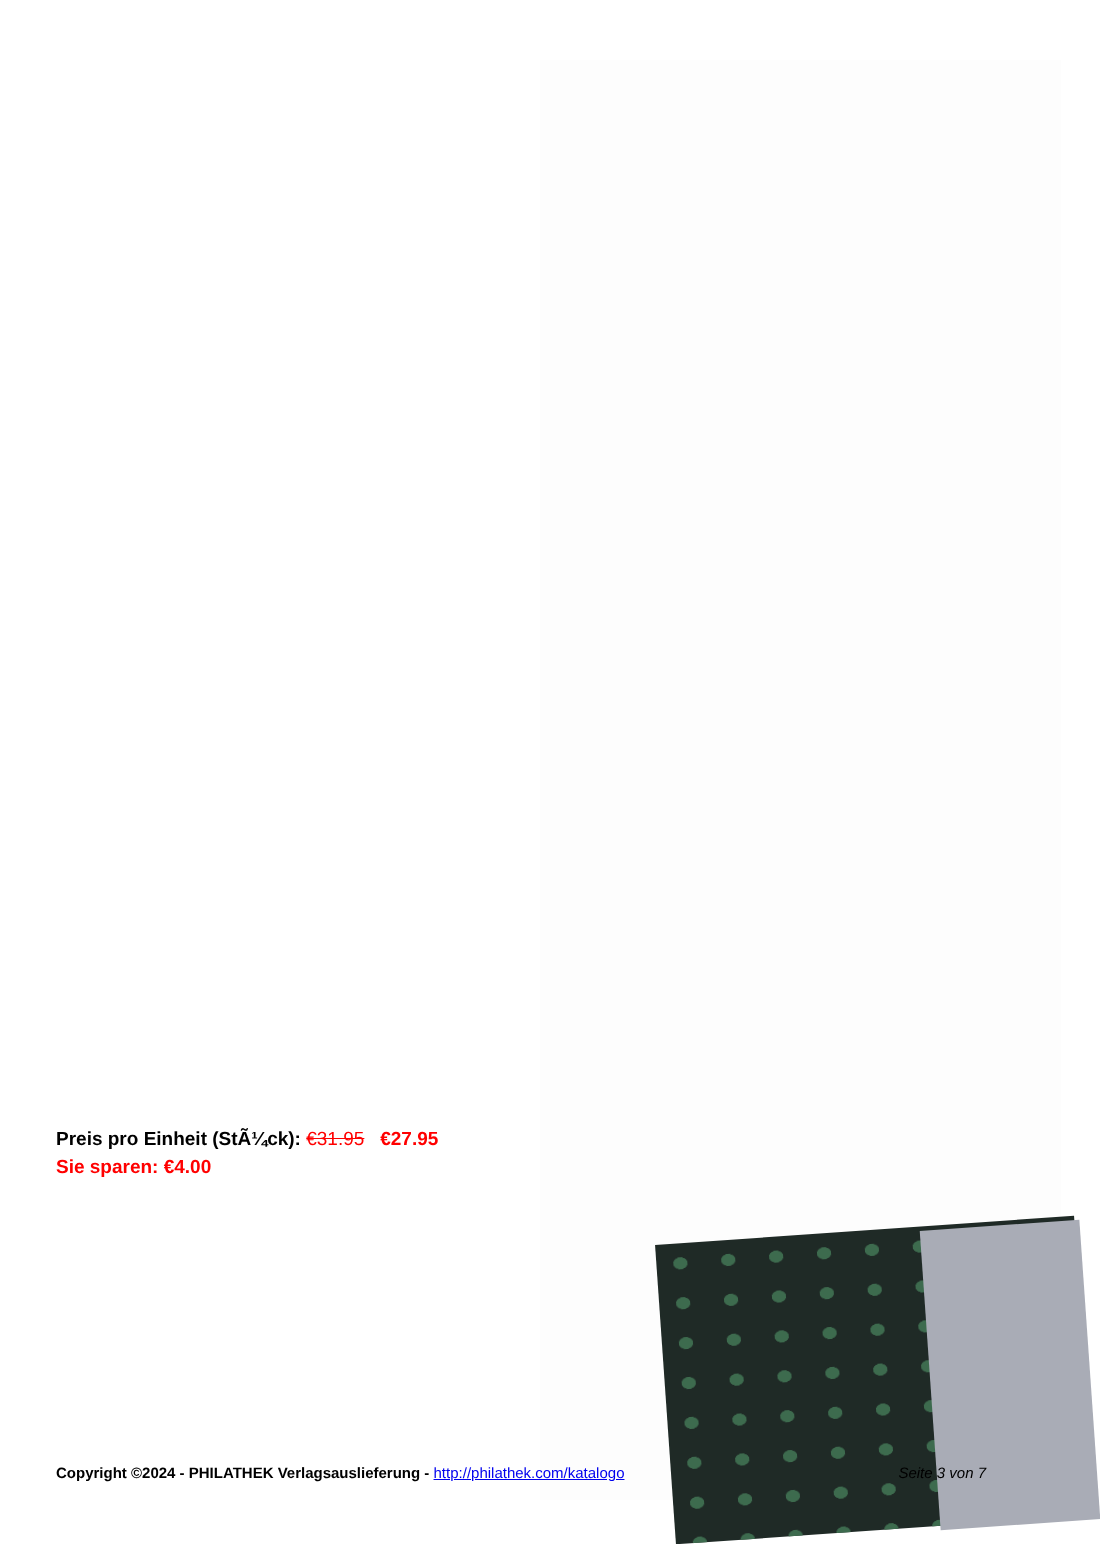Preis pro Einheit (StÃ¼ck): €31.95 €27.95
Sie sparen: €4.00
Copyright ©2024 - PHILATHEK Verlagsauslieferung - http://philathek.com/katalogo Seite 3 von 7